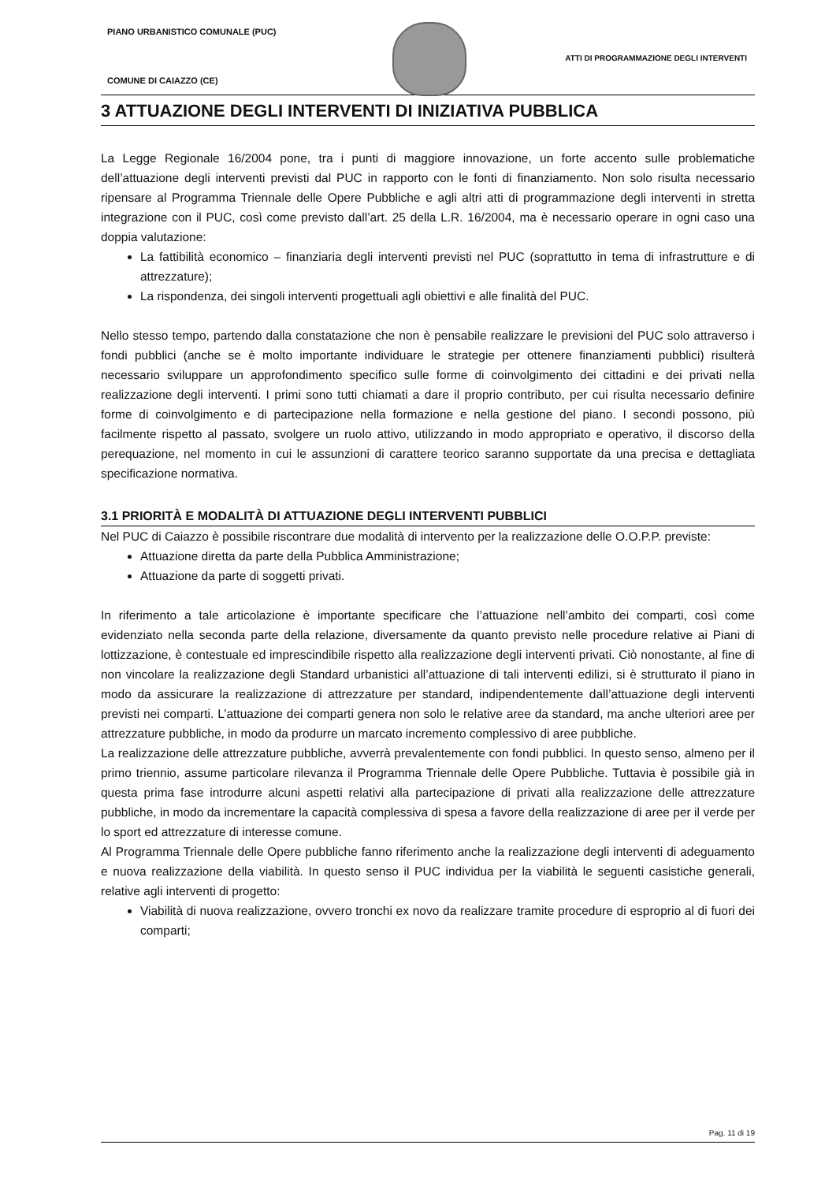PIANO URBANISTICO COMUNALE (PUC)
ATTI DI PROGRAMMAZIONE DEGLI INTERVENTI
COMUNE DI CAIAZZO (CE)
3 ATTUAZIONE DEGLI INTERVENTI DI INIZIATIVA PUBBLICA
La Legge Regionale 16/2004 pone, tra i punti di maggiore innovazione, un forte accento sulle problematiche dell’attuazione degli interventi previsti dal PUC in rapporto con le fonti di finanziamento. Non solo risulta necessario ripensare al Programma Triennale delle Opere Pubbliche e agli altri atti di programmazione degli interventi in stretta integrazione con il PUC, così come previsto dall’art. 25 della L.R. 16/2004, ma è necessario operare in ogni caso una doppia valutazione:
La fattibilità economico – finanziaria degli interventi previsti nel PUC (soprattutto in tema di infrastrutture e di attrezzature);
La rispondenza, dei singoli interventi progettuali agli obiettivi e alle finalità del PUC.
Nello stesso tempo, partendo dalla constatazione che non è pensabile realizzare le previsioni del PUC solo attraverso i fondi pubblici (anche se è molto importante individuare le strategie per ottenere finanziamenti pubblici) risulterà necessario sviluppare un approfondimento specifico sulle forme di coinvolgimento dei cittadini e dei privati nella realizzazione degli interventi. I primi sono tutti chiamati a dare il proprio contributo, per cui risulta necessario definire forme di coinvolgimento e di partecipazione nella formazione e nella gestione del piano. I secondi possono, più facilmente rispetto al passato, svolgere un ruolo attivo, utilizzando in modo appropriato e operativo, il discorso della perequazione, nel momento in cui le assunzioni di carattere teorico saranno supportate da una precisa e dettagliata specificazione normativa.
3.1 PRIORITÀ E MODALITÀ DI ATTUAZIONE DEGLI INTERVENTI PUBBLICI
Nel PUC di Caiazzo è possibile riscontrare due modalità di intervento per la realizzazione delle O.O.P.P. previste:
Attuazione diretta da parte della Pubblica Amministrazione;
Attuazione da parte di soggetti privati.
In riferimento a tale articolazione è importante specificare che l’attuazione nell’ambito dei comparti, così come evidenziato nella seconda parte della relazione, diversamente da quanto previsto nelle procedure relative ai Piani di lottizzazione, è contestuale ed imprescindibile rispetto alla realizzazione degli interventi privati. Ciò nonostante, al fine di non vincolare la realizzazione degli Standard urbanistici all’attuazione di tali interventi edilizi, si è strutturato il piano in modo da assicurare la realizzazione di attrezzature per standard, indipendentemente dall’attuazione degli interventi previsti nei comparti. L’attuazione dei comparti genera non solo le relative aree da standard, ma anche ulteriori aree per attrezzature pubbliche, in modo da produrre un marcato incremento complessivo di aree pubbliche.
La realizzazione delle attrezzature pubbliche, avverrà prevalentemente con fondi pubblici. In questo senso, almeno per il primo triennio, assume particolare rilevanza il Programma Triennale delle Opere Pubbliche. Tuttavia è possibile già in questa prima fase introdurre alcuni aspetti relativi alla partecipazione di privati alla realizzazione delle attrezzature pubbliche, in modo da incrementare la capacità complessiva di spesa a favore della realizzazione di aree per il verde per lo sport ed attrezzature di interesse comune.
Al Programma Triennale delle Opere pubbliche fanno riferimento anche la realizzazione degli interventi di adeguamento e nuova realizzazione della viabilità. In questo senso il PUC individua per la viabilità le seguenti casistiche generali, relative agli interventi di progetto:
Viabilità di nuova realizzazione, ovvero tronchi ex novo da realizzare tramite procedure di esproprio al di fuori dei comparti;
Pag. 11 di 19